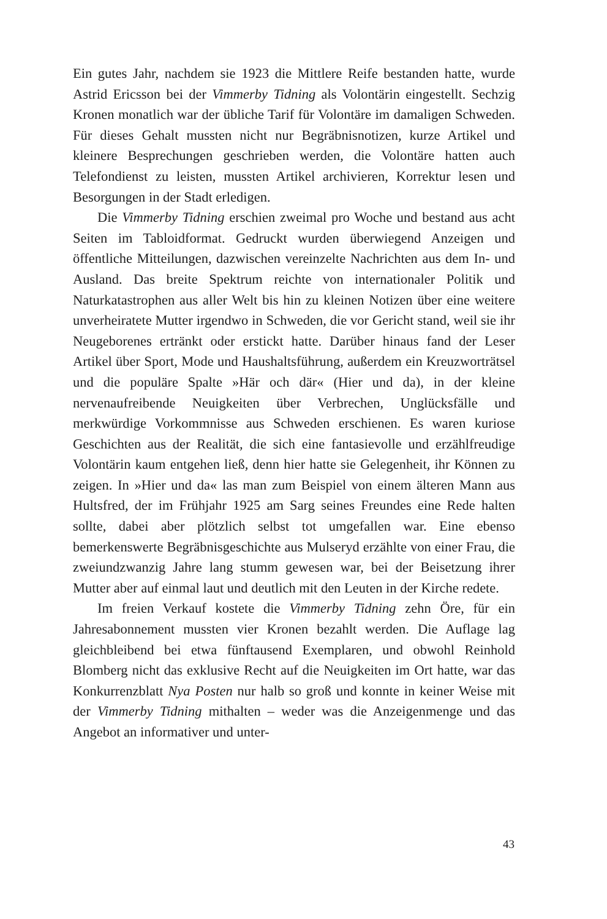Ein gutes Jahr, nachdem sie 1923 die Mittlere Reife bestanden hatte, wurde Astrid Ericsson bei der Vimmerby Tidning als Volontärin eingestellt. Sechzig Kronen monatlich war der übliche Tarif für Volontäre im damaligen Schweden. Für dieses Gehalt mussten nicht nur Begräbnisnotizen, kurze Artikel und kleinere Besprechungen geschrieben werden, die Volontäre hatten auch Telefondienst zu leisten, mussten Artikel archivieren, Korrektur lesen und Besorgungen in der Stadt erledigen.
Die Vimmerby Tidning erschien zweimal pro Woche und bestand aus acht Seiten im Tabloidformat. Gedruckt wurden überwiegend Anzeigen und öffentliche Mitteilungen, dazwischen vereinzelte Nachrichten aus dem In- und Ausland. Das breite Spektrum reichte von internationaler Politik und Naturkatastrophen aus aller Welt bis hin zu kleinen Notizen über eine weitere unverheiratete Mutter irgendwo in Schweden, die vor Gericht stand, weil sie ihr Neugeborenes ertränkt oder erstickt hatte. Darüber hinaus fand der Leser Artikel über Sport, Mode und Haushaltsführung, außerdem ein Kreuzworträtsel und die populäre Spalte »Här och där« (Hier und da), in der kleine nervenaufreibende Neuigkeiten über Verbrechen, Unglücksfälle und merkwürdige Vorkommnisse aus Schweden erschienen. Es waren kuriose Geschichten aus der Realität, die sich eine fantasievolle und erzählfreudige Volontärin kaum entgehen ließ, denn hier hatte sie Gelegenheit, ihr Können zu zeigen. In »Hier und da« las man zum Beispiel von einem älteren Mann aus Hultsfred, der im Frühjahr 1925 am Sarg seines Freundes eine Rede halten sollte, dabei aber plötzlich selbst tot umgefallen war. Eine ebenso bemerkenswerte Begräbnisgeschichte aus Mulseryd erzählte von einer Frau, die zweiundzwanzig Jahre lang stumm gewesen war, bei der Beisetzung ihrer Mutter aber auf einmal laut und deutlich mit den Leuten in der Kirche redete.
Im freien Verkauf kostete die Vimmerby Tidning zehn Öre, für ein Jahresabonnement mussten vier Kronen bezahlt werden. Die Auflage lag gleichbleibend bei etwa fünftausend Exemplaren, und obwohl Reinhold Blomberg nicht das exklusive Recht auf die Neuigkeiten im Ort hatte, war das Konkurrenzblatt Nya Posten nur halb so groß und konnte in keiner Weise mit der Vimmerby Tidning mithalten – weder was die Anzeigenmenge und das Angebot an informativer und unter-
43